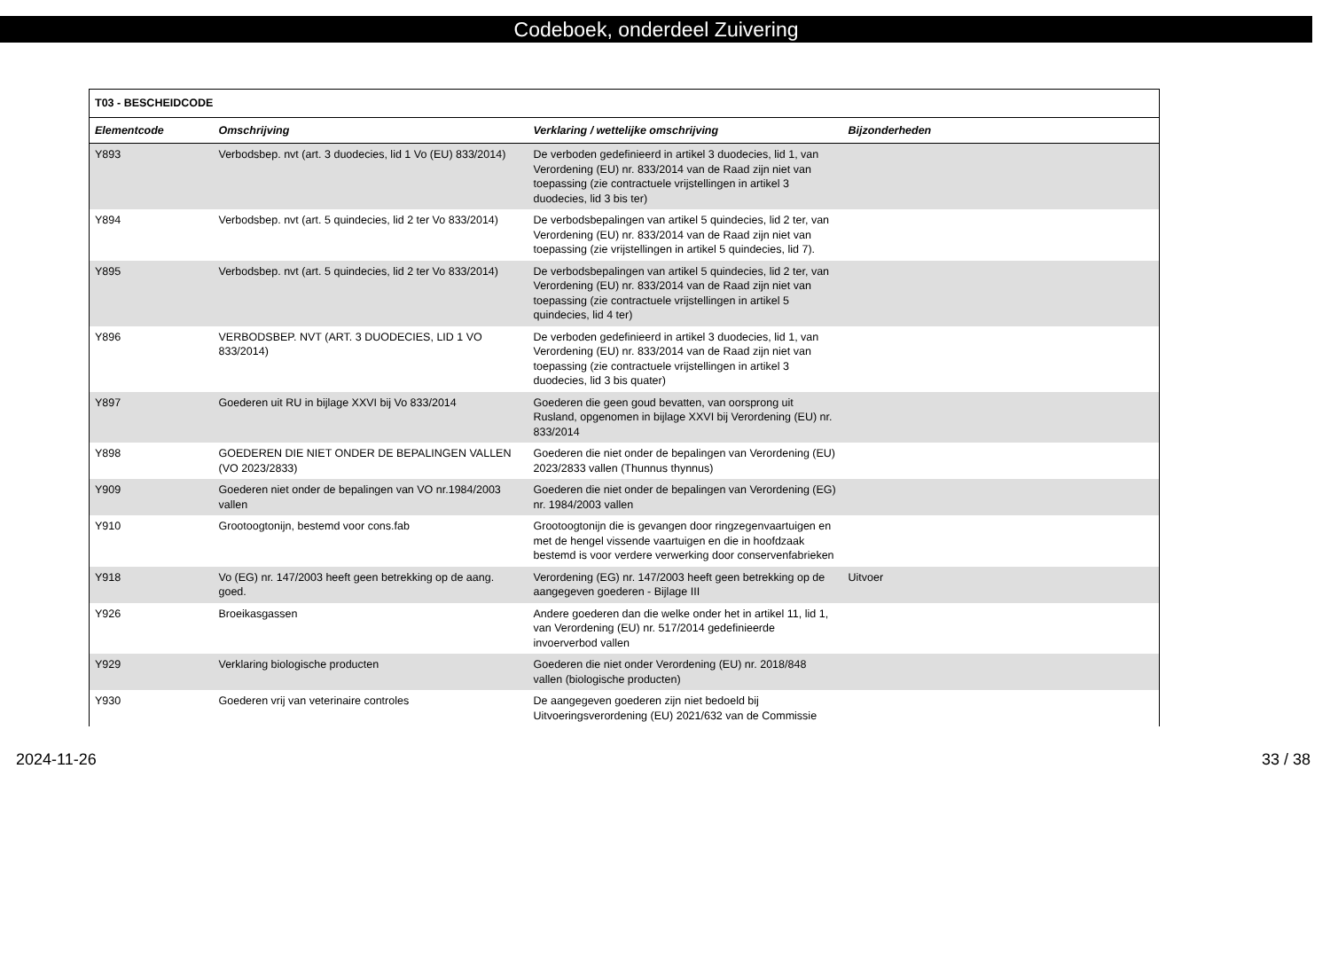Codeboek, onderdeel Zuivering
| T03 - BESCHEIDCODE | | | |
| --- | --- | --- | --- |
| Elementcode | Omschrijving | Verklaring / wettelijke omschrijving | Bijzonderheden |
| Y893 | Verbodsbep. nvt (art. 3 duodecies, lid 1 Vo (EU) 833/2014) | De verboden gedefinieerd in artikel 3 duodecies, lid 1, van Verordening (EU) nr. 833/2014 van de Raad zijn niet van toepassing (zie contractuele vrijstellingen in artikel 3 duodecies, lid 3 bis ter) | |
| Y894 | Verbodsbep. nvt (art. 5 quindecies, lid 2 ter Vo 833/2014) | De verbodsbepalingen van artikel 5 quindecies, lid 2 ter, van Verordening (EU) nr. 833/2014 van de Raad zijn niet van toepassing (zie vrijstellingen in artikel 5 quindecies, lid 7). | |
| Y895 | Verbodsbep. nvt (art. 5 quindecies, lid 2 ter Vo 833/2014) | De verbodsbepalingen van artikel 5 quindecies, lid 2 ter, van Verordening (EU) nr. 833/2014 van de Raad zijn niet van toepassing (zie contractuele vrijstellingen in artikel 5 quindecies, lid 4 ter) | |
| Y896 | VERBODSBEP. NVT (ART. 3 DUODECIES, LID 1 VO 833/2014) | De verboden gedefinieerd in artikel 3 duodecies, lid 1, van Verordening (EU) nr. 833/2014 van de Raad zijn niet van toepassing (zie contractuele vrijstellingen in artikel 3 duodecies, lid 3 bis quater) | |
| Y897 | Goederen uit RU in bijlage XXVI bij Vo 833/2014 | Goederen die geen goud bevatten, van oorsprong uit Rusland, opgenomen in bijlage XXVI bij Verordening (EU) nr. 833/2014 | |
| Y898 | GOEDEREN DIE NIET ONDER DE BEPALINGEN VALLEN (VO 2023/2833) | Goederen die niet onder de bepalingen van Verordening (EU) 2023/2833 vallen (Thunnus thynnus) | |
| Y909 | Goederen niet onder de bepalingen van VO nr.1984/2003 vallen | Goederen die niet onder de bepalingen van Verordening (EG) nr. 1984/2003 vallen | |
| Y910 | Grootoogtonijn, bestemd voor cons.fab | Grootoogtonijn die is gevangen door ringzegenvaartuigen en met de hengel vissende vaartuigen en die in hoofdzaak bestemd is voor verdere verwerking door conservenfabrieken | |
| Y918 | Vo (EG) nr. 147/2003 heeft geen betrekking op de aang. goed. | Verordening (EG) nr. 147/2003 heeft geen betrekking op de aangegeven goederen - Bijlage III | Uitvoer |
| Y926 | Broeikasgassen | Andere goederen dan die welke onder het in artikel 11, lid 1, van Verordening (EU) nr. 517/2014 gedefinieerde invoerverbod vallen | |
| Y929 | Verklaring biologische producten | Goederen die niet onder Verordening (EU) nr. 2018/848 vallen (biologische producten) | |
| Y930 | Goederen vrij van veterinaire controles | De aangegeven goederen zijn niet bedoeld bij Uitvoeringsverordening (EU) 2021/632 van de Commissie | |
2024-11-26 33 / 38